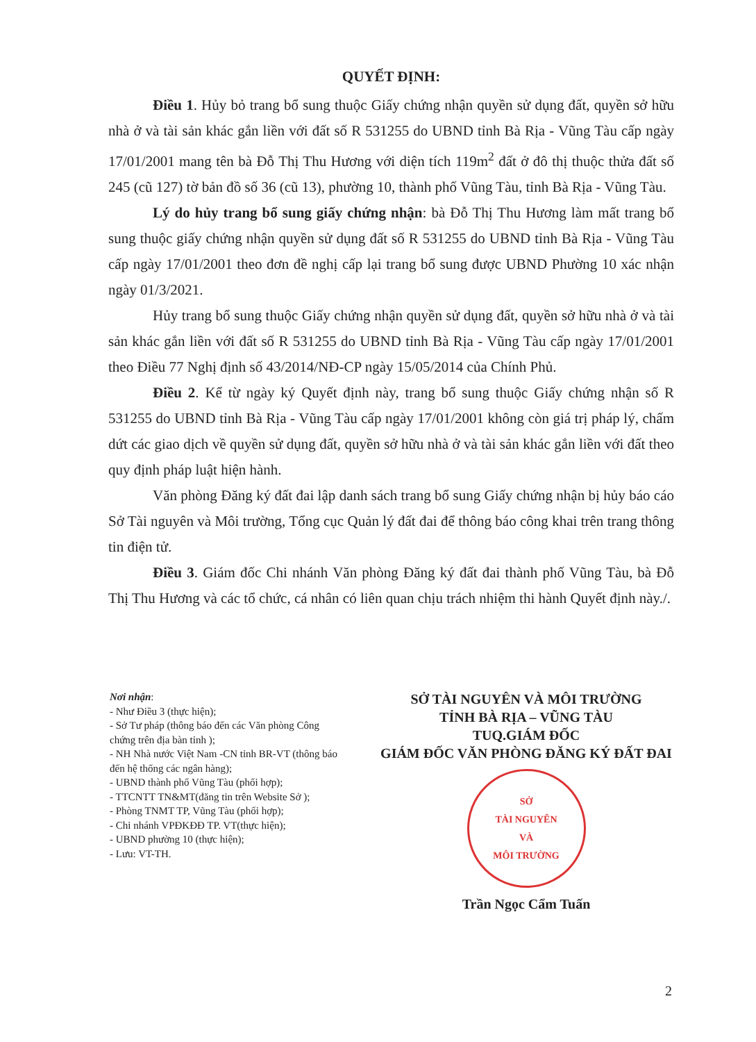QUYẾT ĐỊNH:
Điều 1. Hủy bỏ trang bổ sung thuộc Giấy chứng nhận quyền sử dụng đất, quyền sở hữu nhà ở và tài sản khác gắn liền với đất số R 531255 do UBND tỉnh Bà Rịa - Vũng Tàu cấp ngày 17/01/2001 mang tên bà Đỗ Thị Thu Hương với diện tích 119m<sup>2</sup> đất ở đô thị thuộc thửa đất số 245 (cũ 127) tờ bản đồ số 36 (cũ 13), phường 10, thành phố Vũng Tàu, tỉnh Bà Rịa - Vũng Tàu.
Lý do hủy trang bổ sung giấy chứng nhận: bà Đỗ Thị Thu Hương làm mất trang bổ sung thuộc giấy chứng nhận quyền sử dụng đất số R 531255 do UBND tỉnh Bà Rịa - Vũng Tàu cấp ngày 17/01/2001 theo đơn đề nghị cấp lại trang bổ sung được UBND Phường 10 xác nhận ngày 01/3/2021.
Hủy trang bổ sung thuộc Giấy chứng nhận quyền sử dụng đất, quyền sở hữu nhà ở và tài sản khác gắn liền với đất số R 531255 do UBND tỉnh Bà Rịa - Vũng Tàu cấp ngày 17/01/2001 theo Điều 77 Nghị định số 43/2014/NĐ-CP ngày 15/05/2014 của Chính Phủ.
Điều 2. Kể từ ngày ký Quyết định này, trang bổ sung thuộc Giấy chứng nhận số R 531255 do UBND tỉnh Bà Rịa - Vũng Tàu cấp ngày 17/01/2001 không còn giá trị pháp lý, chấm dứt các giao dịch về quyền sử dụng đất, quyền sở hữu nhà ở và tài sản khác gắn liền với đất theo quy định pháp luật hiện hành.
Văn phòng Đăng ký đất đai lập danh sách trang bổ sung Giấy chứng nhận bị hủy báo cáo Sở Tài nguyên và Môi trường, Tổng cục Quản lý đất đai để thông báo công khai trên trang thông tin điện tử.
Điều 3. Giám đốc Chi nhánh Văn phòng Đăng ký đất đai thành phố Vũng Tàu, bà Đỗ Thị Thu Hương và các tổ chức, cá nhân có liên quan chịu trách nhiệm thi hành Quyết định này./.
Nơi nhận:
- Như Điều 3 (thực hiện);
- Sở Tư pháp (thông báo đến các Văn phòng Công chứng trên địa bàn tỉnh );
- NH Nhà nước Việt Nam -CN tỉnh BR-VT (thông báo đến hệ thống các ngân hàng);
- UBND thành phố Vũng Tàu (phối hợp);
- TTCNTT TN&MT(đăng tin trên Website Sở );
- Phòng TNMT TP, Vũng Tàu (phối hợp);
- Chi nhánh VPĐKĐĐ TP. VT(thực hiện);
- UBND phường 10 (thực hiện);
- Lưu: VT-TH.
SỞ TÀI NGUYÊN VÀ MÔI TRƯỜNG
TỈNH BÀ RỊA – VŨNG TÀU
TUQ.GIÁM ĐỐC
GIÁM ĐỐC VĂN PHÒNG ĐĂNG KÝ ĐẤT ĐAI
SỞ
TÀI NGUYÊN
VÀ
MÔI TRƯỜNG
Trần Ngọc Cẩm Tuấn
2